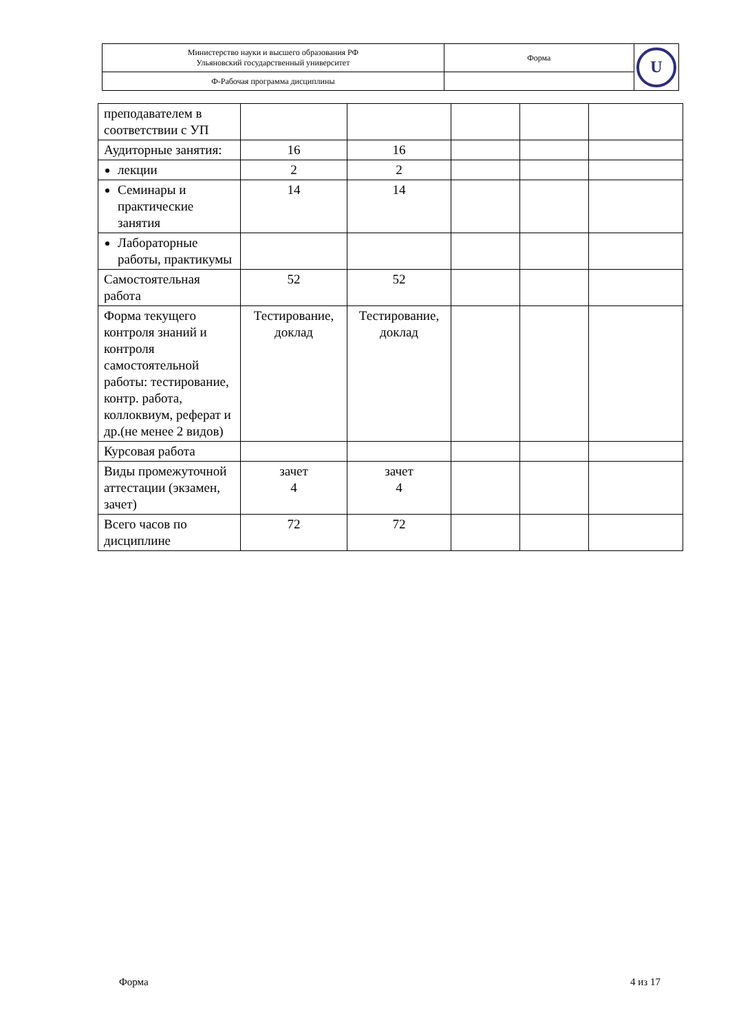| Министерство науки и высшего образования РФ Ульяновский государственный университет | Форма | U |
| Ф-Рабочая программа дисциплины | | |
| преподавателем в соответствии с УП | | | | | |
| Аудиторные занятия: | 16 | 16 | | | |
| лекции | 2 | 2 | | | |
| Семинары и практические занятия | 14 | 14 | | | |
| Лабораторные работы, практикумы | | | | | |
| Самостоятельная работа | 52 | 52 | | | |
| Форма текущего контроля знаний и контроля самостоятельной работы: тестирование, контр. работа, коллоквиум, реферат и др.(не менее 2 видов) | Тестирование, доклад | Тестирование, доклад | | | |
| Курсовая работа | | | | | |
| Виды промежуточной аттестации (экзамен, зачет) | зачет 4 | зачет 4 | | | |
| Всего часов по дисциплине | 72 | 72 | | | |
Форма 4 из 17